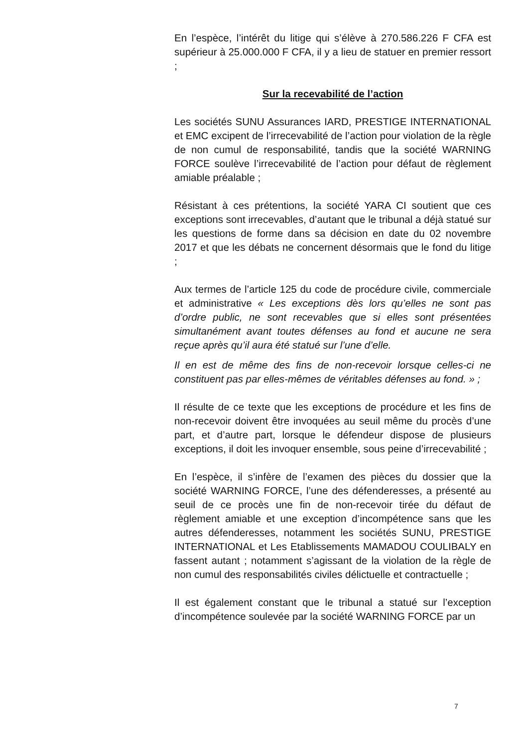En l’espèce, l’intérêt du litige qui s’élève à 270.586.226 F CFA est supérieur à 25.000.000 F CFA, il y a lieu de statuer en premier ressort ;
Sur la recevabilité de l’action
Les sociétés SUNU Assurances IARD, PRESTIGE INTERNATIONAL et EMC excipent de l’irrecevabilité de l’action pour violation de la règle de non cumul de responsabilité, tandis que la société WARNING FORCE soulève l’irrecevabilité de l’action pour défaut de règlement amiable préalable ;
Résistant à ces prétentions, la société YARA CI soutient que ces exceptions sont irrecevables, d’autant que le tribunal a déjà statué sur les questions de forme dans sa décision en date du 02 novembre 2017 et que les débats ne concernent désormais que le fond du litige ;
Aux termes de l’article 125 du code de procédure civile, commerciale et administrative « Les exceptions dès lors qu’elles ne sont pas d’ordre public, ne sont recevables que si elles sont présentées simultanément avant toutes défenses au fond et aucune ne sera reçue après qu’il aura été statué sur l’une d’elle.
Il en est de même des fins de non-recevoir lorsque celles-ci ne constituent pas par elles-mêmes de véritables défenses au fond. » ;
Il résulte de ce texte que les exceptions de procédure et les fins de non-recevoir doivent être invoquées au seuil même du procès d’une part, et d’autre part, lorsque le défendeur dispose de plusieurs exceptions, il doit les invoquer ensemble, sous peine d’irrecevabilité ;
En l’espèce, il s’infère de l’examen des pièces du dossier que la société WARNING FORCE, l’une des défenderesses, a présenté au seuil de ce procès une fin de non-recevoir tirée du défaut de règlement amiable et une exception d’incompétence sans que les autres défenderesses, notamment les sociétés SUNU, PRESTIGE INTERNATIONAL et Les Etablissements MAMADOU COULIBALY en fassent autant ; notamment s’agissant de la violation de la règle de non cumul des responsabilités civiles délictuelle et contractuelle ;
Il est également constant que le tribunal a statué sur l’exception d’incompétence soulevée par la société WARNING FORCE par un
7